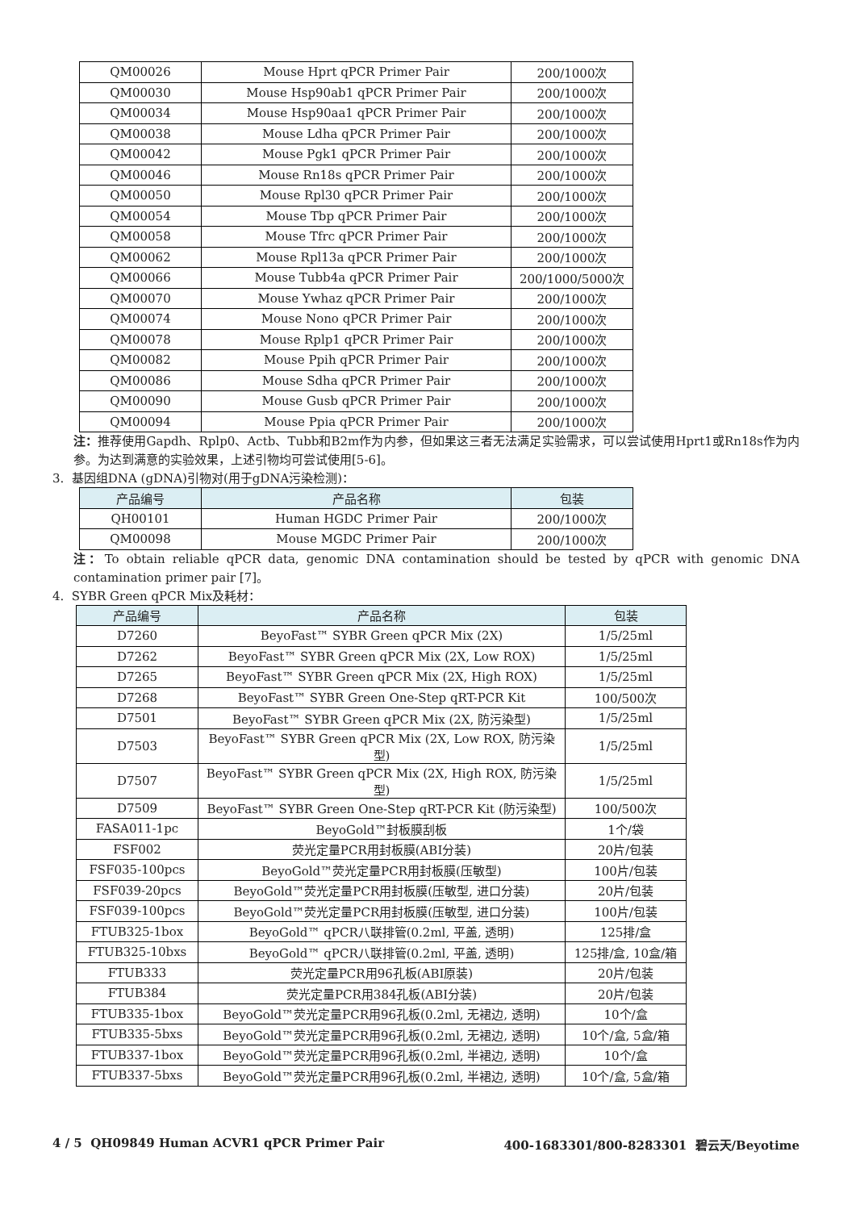| QM00026 | Mouse Hprt qPCR Primer Pair | 200/1000次 |
| QM00030 | Mouse Hsp90ab1 qPCR Primer Pair | 200/1000次 |
| QM00034 | Mouse Hsp90aa1 qPCR Primer Pair | 200/1000次 |
| QM00038 | Mouse Ldha qPCR Primer Pair | 200/1000次 |
| QM00042 | Mouse Pgk1 qPCR Primer Pair | 200/1000次 |
| QM00046 | Mouse Rn18s qPCR Primer Pair | 200/1000次 |
| QM00050 | Mouse Rpl30 qPCR Primer Pair | 200/1000次 |
| QM00054 | Mouse Tbp qPCR Primer Pair | 200/1000次 |
| QM00058 | Mouse Tfrc qPCR Primer Pair | 200/1000次 |
| QM00062 | Mouse Rpl13a qPCR Primer Pair | 200/1000次 |
| QM00066 | Mouse Tubb4a qPCR Primer Pair | 200/1000/5000次 |
| QM00070 | Mouse Ywhaz qPCR Primer Pair | 200/1000次 |
| QM00074 | Mouse Nono qPCR Primer Pair | 200/1000次 |
| QM00078 | Mouse Rplp1 qPCR Primer Pair | 200/1000次 |
| QM00082 | Mouse Ppih qPCR Primer Pair | 200/1000次 |
| QM00086 | Mouse Sdha qPCR Primer Pair | 200/1000次 |
| QM00090 | Mouse Gusb qPCR Primer Pair | 200/1000次 |
| QM00094 | Mouse Ppia qPCR Primer Pair | 200/1000次 |
注：推荐使用Gapdh、Rplp0、Actb、Tubb和B2m作为内参，但如果这三者无法满足实验需求，可以尝试使用Hprt1或Rn18s作为内参。为达到满意的实验效果，上述引物均可尝试使用[5-6]。
3. 基因组DNA (gDNA)引物对(用于gDNA污染检测)：
| 产品编号 | 产品名称 | 包装 |
| --- | --- | --- |
| QH00101 | Human HGDC Primer Pair | 200/1000次 |
| QM00098 | Mouse MGDC Primer Pair | 200/1000次 |
注：To obtain reliable qPCR data, genomic DNA contamination should be tested by qPCR with genomic DNA contamination primer pair [7]。
4. SYBR Green qPCR Mix及耗材：
| 产品编号 | 产品名称 | 包装 |
| --- | --- | --- |
| D7260 | BeyoFast™ SYBR Green qPCR Mix (2X) | 1/5/25ml |
| D7262 | BeyoFast™ SYBR Green qPCR Mix (2X, Low ROX) | 1/5/25ml |
| D7265 | BeyoFast™ SYBR Green qPCR Mix (2X, High ROX) | 1/5/25ml |
| D7268 | BeyoFast™ SYBR Green One-Step qRT-PCR Kit | 100/500次 |
| D7501 | BeyoFast™ SYBR Green qPCR Mix (2X, 防污染型) | 1/5/25ml |
| D7503 | BeyoFast™ SYBR Green qPCR Mix (2X, Low ROX, 防污染型) | 1/5/25ml |
| D7507 | BeyoFast™ SYBR Green qPCR Mix (2X, High ROX, 防污染型) | 1/5/25ml |
| D7509 | BeyoFast™ SYBR Green One-Step qRT-PCR Kit (防污染型) | 100/500次 |
| FASA011-1pc | BeyoGold™封板膜刮板 | 1个/袋 |
| FSF002 | 荧光定量PCR用封板膜(ABI分装) | 20片/包装 |
| FSF035-100pcs | BeyoGold™荧光定量PCR用封板膜(压敏型) | 100片/包装 |
| FSF039-20pcs | BeyoGold™荧光定量PCR用封板膜(压敏型, 进口分装) | 20片/包装 |
| FSF039-100pcs | BeyoGold™荧光定量PCR用封板膜(压敏型, 进口分装) | 100片/包装 |
| FTUB325-1box | BeyoGold™ qPCR八联排管(0.2ml, 平盖, 透明) | 125排/盒 |
| FTUB325-10bxs | BeyoGold™ qPCR八联排管(0.2ml, 平盖, 透明) | 125排/盒, 10盒/箱 |
| FTUB333 | 荧光定量PCR用96孔板(ABI原装) | 20片/包装 |
| FTUB384 | 荧光定量PCR用384孔板(ABI分装) | 20片/包装 |
| FTUB335-1box | BeyoGold™荧光定量PCR用96孔板(0.2ml, 无裙边, 透明) | 10个/盒 |
| FTUB335-5bxs | BeyoGold™荧光定量PCR用96孔板(0.2ml, 无裙边, 透明) | 10个/盒, 5盒/箱 |
| FTUB337-1box | BeyoGold™荧光定量PCR用96孔板(0.2ml, 半裙边, 透明) | 10个/盒 |
| FTUB337-5bxs | BeyoGold™荧光定量PCR用96孔板(0.2ml, 半裙边, 透明) | 10个/盒, 5盒/箱 |
4 / 5 QH09849 Human ACVR1 qPCR Primer Pair 400-1683301/800-8283301 碧云天/Beyotime